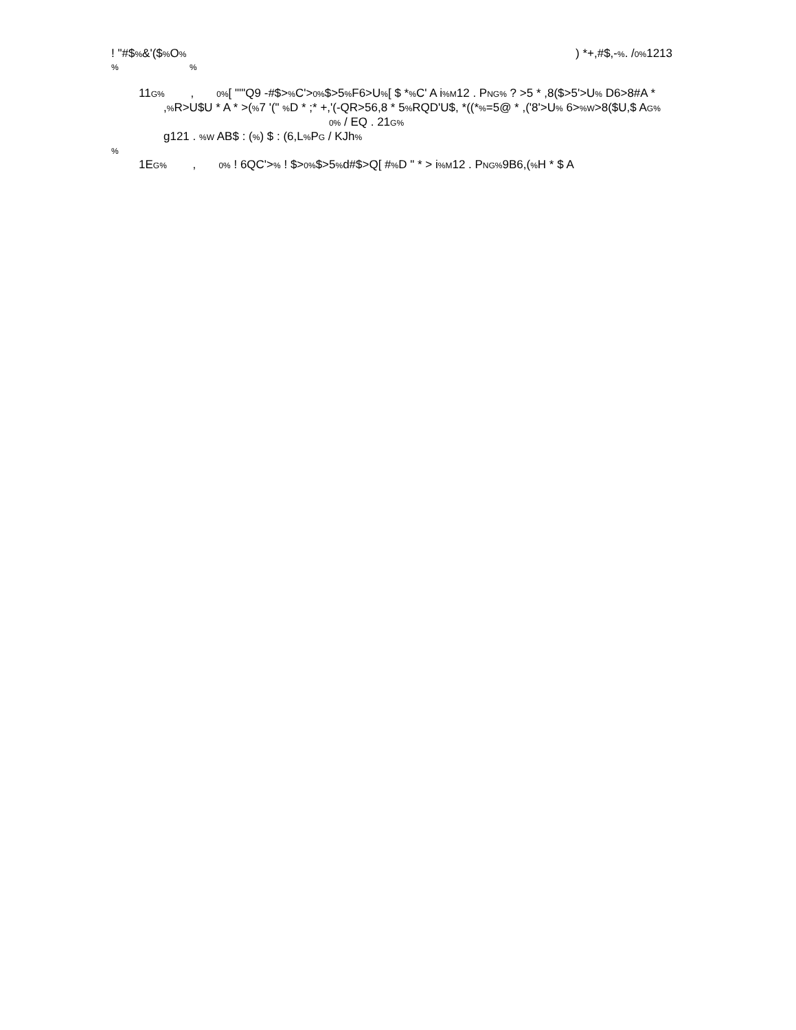! "#$%&'($% O%) *+,#$,-%. /0% 1213
% %
11G% , 0%[ "'"Q9 -#$>% C'>0%$>5% F6>U%[ $ *% C' A i%M12 . PNG% ? >5 * ,8($>5'>U% D6>8#A * ,% R>U$U * A * >(% 7 '(" % D * ;* +,'(-QR>56,8 * 5% RQD'U$, *((*%=5@ * ,('8'>U% 6>%W>8($U,$ AG% 0% / EQ . 21G%
g121 . %W AB$ : (%) $ : (6,L% PG / KJh%
%
1EG% , 0% ! 6QC'>% ! $>0%$>5% d#$>Q[ #% D " * > i%M12 . PNG% 9B6,(% H * $ A